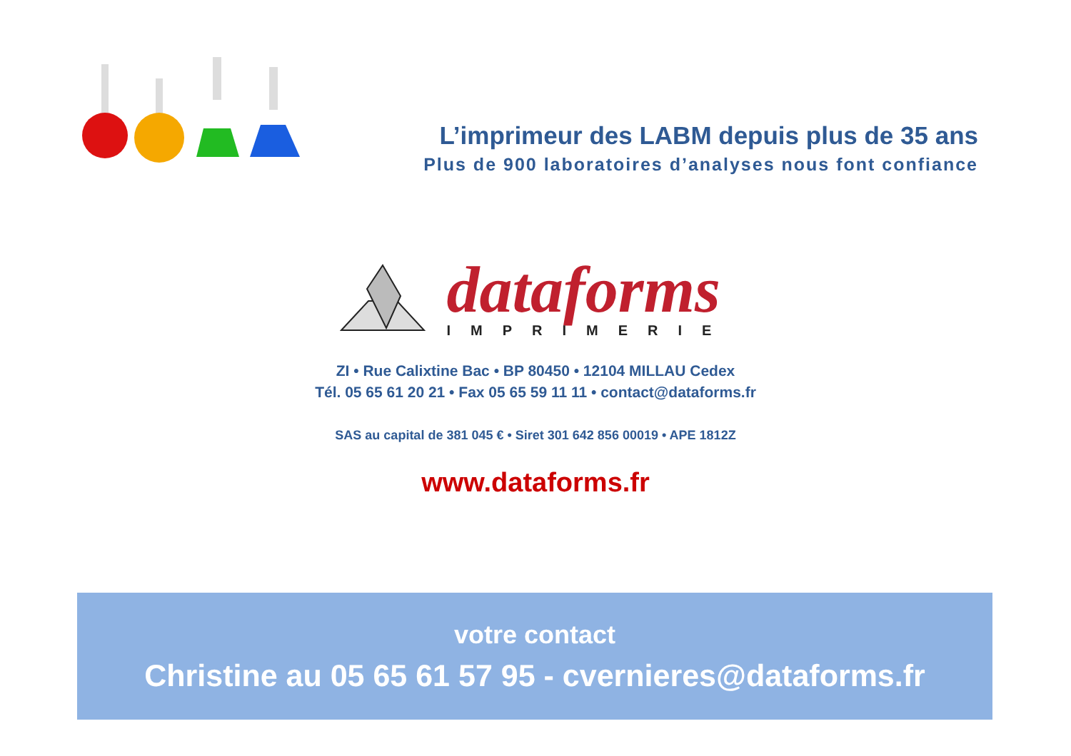L’imprimeur des LABM depuis plus de 35 ans
Plus de 900 laboratoires d’analyses nous font confiance
dataforms
IMPRIMERIE
ZI • Rue Calixtine Bac • BP 80450 • 12104 MILLAU Cedex
Tél. 05 65 61 20 21 • Fax 05 65 59 11 11 • contact@dataforms.fr
SAS au capital de 381 045 € • Siret 301 642 856 00019 • APE 1812Z
www.dataforms.fr
votre contact
Christine au 05 65 61 57 95 - cvernieres@dataforms.fr